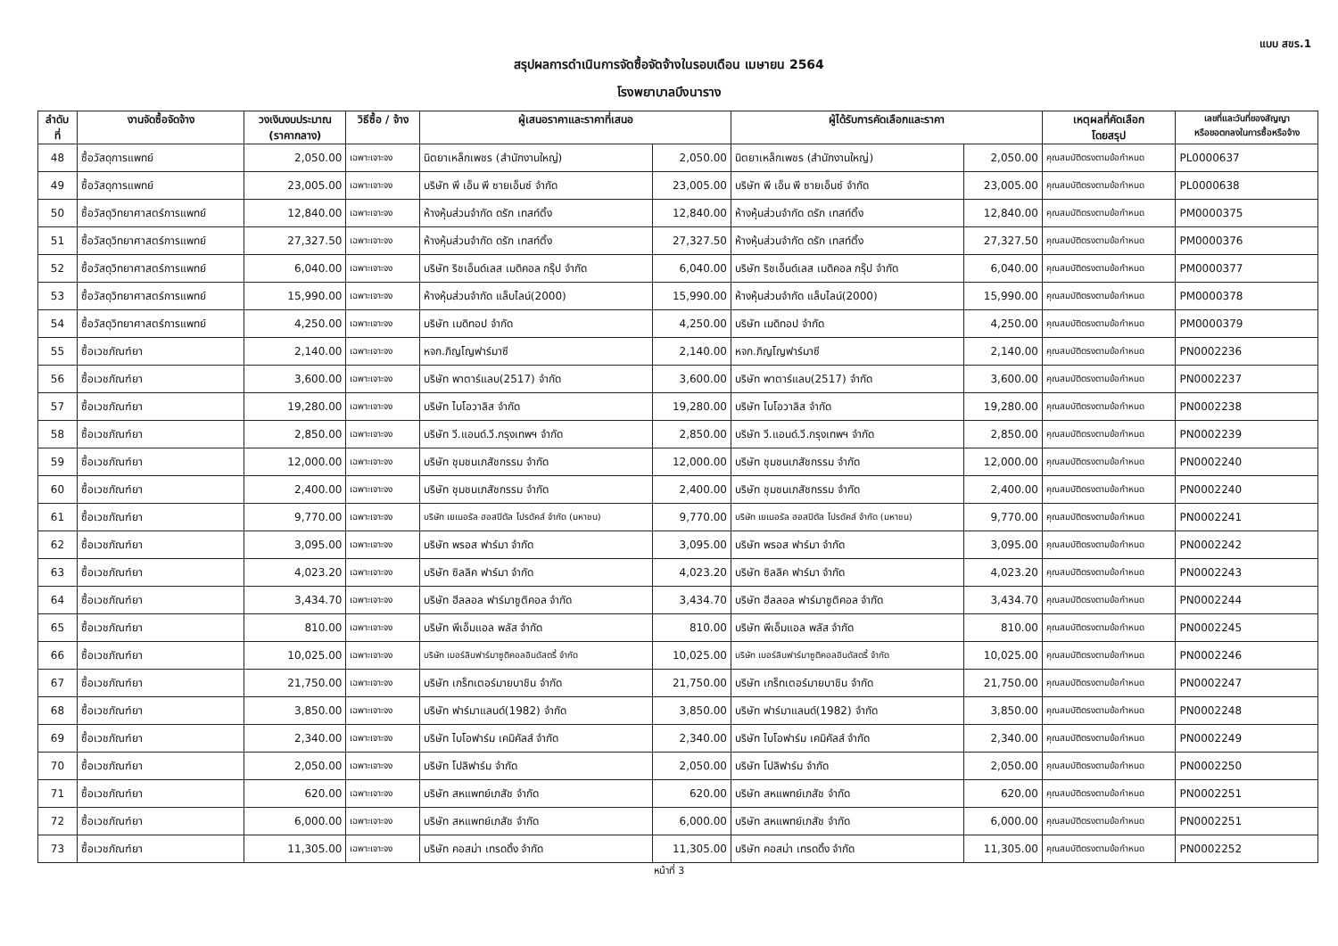แบบ สขร.1
สรุปผลการดำเนินการจัดซื้อจัดจ้างในรอบเดือน เมษายน 2564
โรงพยาบาลบึงนาราง
| ลำดับ ที่ | งานจัดซื้อจัดจ้าง | วงเงินงบประมาณ (ราคากลาง) | วิธีซื้อ / จ้าง | ผู้เสนอราคาและราคาที่เสนอ | | ผู้ได้รับการคัดเลือกและราคา | | เหตุผลที่คัดเลือก โดยสรุป | เลขที่และวันที่ของสัญญา หรือขอตกลงในการซื้อหรือจ้าง |
| --- | --- | --- | --- | --- | --- | --- | --- | --- | --- |
| 48 | ซื้อวัสดุการแพทย์ | 2,050.00 | เฉพาะเจาะจง | นิตยาเหล็กเพชร (สำนักงานใหญ่) | 2,050.00 | นิตยาเหล็กเพชร (สำนักงานใหญ่) | 2,050.00 | คุณสมบัติตรงตามข้อกำหนด | PL0000637 |
| 49 | ซื้อวัสดุการแพทย์ | 23,005.00 | เฉพาะเจาะจง | บริษัท พี เอ็น พี ซายเอ็นซ์ จำกัด | 23,005.00 | บริษัท พี เอ็น พี ซายเอ็นซ์ จำกัด | 23,005.00 | คุณสมบัติตรงตามข้อกำหนด | PL0000638 |
| 50 | ซื้อวัสดุวิทยาศาสตร์การแพทย์ | 12,840.00 | เฉพาะเจาะจง | ห้างหุ้นส่วนจำกัด ดรัก เทสท์ติ้ง | 12,840.00 | ห้างหุ้นส่วนจำกัด ดรัก เทสท์ติ้ง | 12,840.00 | คุณสมบัติตรงตามข้อกำหนด | PM0000375 |
| 51 | ซื้อวัสดุวิทยาศาสตร์การแพทย์ | 27,327.50 | เฉพาะเจาะจง | ห้างหุ้นส่วนจำกัด ดรัก เทสท์ติ้ง | 27,327.50 | ห้างหุ้นส่วนจำกัด ดรัก เทสท์ติ้ง | 27,327.50 | คุณสมบัติตรงตามข้อกำหนด | PM0000376 |
| 52 | ซื้อวัสดุวิทยาศาสตร์การแพทย์ | 6,040.00 | เฉพาะเจาะจง | บริษัท ริชเอ็นด์เลส เมดิคอล กรุ๊ป จำกัด | 6,040.00 | บริษัท ริชเอ็นด์เลส เมดิคอล กรุ๊ป จำกัด | 6,040.00 | คุณสมบัติตรงตามข้อกำหนด | PM0000377 |
| 53 | ซื้อวัสดุวิทยาศาสตร์การแพทย์ | 15,990.00 | เฉพาะเจาะจง | ห้างหุ้นส่วนจำกัด แล็บไลน์(2000) | 15,990.00 | ห้างหุ้นส่วนจำกัด แล็บไลน์(2000) | 15,990.00 | คุณสมบัติตรงตามข้อกำหนด | PM0000378 |
| 54 | ซื้อวัสดุวิทยาศาสตร์การแพทย์ | 4,250.00 | เฉพาะเจาะจง | บริษัท เมดิทอป จำกัด | 4,250.00 | บริษัท เมดิทอป จำกัด | 4,250.00 | คุณสมบัติตรงตามข้อกำหนด | PM0000379 |
| 55 | ซื้อเวชภัณฑ์ยา | 2,140.00 | เฉพาะเจาะจง | หจก.ภิญโญฟาร์มาซี | 2,140.00 | หจก.ภิญโญฟาร์มาซี | 2,140.00 | คุณสมบัติตรงตามข้อกำหนด | PN0002236 |
| 56 | ซื้อเวชภัณฑ์ยา | 3,600.00 | เฉพาะเจาะจง | บริษัท พาตาร์แลบ(2517) จำกัด | 3,600.00 | บริษัท พาตาร์แลบ(2517) จำกัด | 3,600.00 | คุณสมบัติตรงตามข้อกำหนด | PN0002237 |
| 57 | ซื้อเวชภัณฑ์ยา | 19,280.00 | เฉพาะเจาะจง | บริษัท ไบโอวาลิส จำกัด | 19,280.00 | บริษัท ไบโอวาลิส จำกัด | 19,280.00 | คุณสมบัติตรงตามข้อกำหนด | PN0002238 |
| 58 | ซื้อเวชภัณฑ์ยา | 2,850.00 | เฉพาะเจาะจง | บริษัท วี.แอนด์.วี.กรุงเทพฯ จำกัด | 2,850.00 | บริษัท วี.แอนด์.วี.กรุงเทพฯ จำกัด | 2,850.00 | คุณสมบัติตรงตามข้อกำหนด | PN0002239 |
| 59 | ซื้อเวชภัณฑ์ยา | 12,000.00 | เฉพาะเจาะจง | บริษัท ชุมชนเภสัชกรรม จำกัด | 12,000.00 | บริษัท ชุมชนเภสัชกรรม จำกัด | 12,000.00 | คุณสมบัติตรงตามข้อกำหนด | PN0002240 |
| 60 | ซื้อเวชภัณฑ์ยา | 2,400.00 | เฉพาะเจาะจง | บริษัท ชุมชนเภสัชกรรม จำกัด | 2,400.00 | บริษัท ชุมชนเภสัชกรรม จำกัด | 2,400.00 | คุณสมบัติตรงตามข้อกำหนด | PN0002240 |
| 61 | ซื้อเวชภัณฑ์ยา | 9,770.00 | เฉพาะเจาะจง | บริษัท เยเนอรัล ฮอสปิตัล โปรดัคส์ จำกัด (มหาชน) | 9,770.00 | บริษัท เยเนอรัล ฮอสปิตัล โปรดัคส์ จำกัด (มหาชน) | 9,770.00 | คุณสมบัติตรงตามข้อกำหนด | PN0002241 |
| 62 | ซื้อเวชภัณฑ์ยา | 3,095.00 | เฉพาะเจาะจง | บริษัท พรอส ฟาร์มา จำกัด | 3,095.00 | บริษัท พรอส ฟาร์มา จำกัด | 3,095.00 | คุณสมบัติตรงตามข้อกำหนด | PN0002242 |
| 63 | ซื้อเวชภัณฑ์ยา | 4,023.20 | เฉพาะเจาะจง | บริษัท ซิลลิค ฟาร์มา จำกัด | 4,023.20 | บริษัท ซิลลิค ฟาร์มา จำกัด | 4,023.20 | คุณสมบัติตรงตามข้อกำหนด | PN0002243 |
| 64 | ซื้อเวชภัณฑ์ยา | 3,434.70 | เฉพาะเจาะจง | บริษัท ฮีลลอล ฟาร์มาซูติคอล จำกัด | 3,434.70 | บริษัท ฮีลลอล ฟาร์มาซูติคอล จำกัด | 3,434.70 | คุณสมบัติตรงตามข้อกำหนด | PN0002244 |
| 65 | ซื้อเวชภัณฑ์ยา | 810.00 | เฉพาะเจาะจง | บริษัท พีเอ็มแอล พลัส จำกัด | 810.00 | บริษัท พีเอ็มแอล พลัส จำกัด | 810.00 | คุณสมบัติตรงตามข้อกำหนด | PN0002245 |
| 66 | ซื้อเวชภัณฑ์ยา | 10,025.00 | เฉพาะเจาะจง | บริษัท เบอร์ลินฟาร์มาซูติคอลอินดัสตรี้ จำกัด | 10,025.00 | บริษัท เบอร์ลินฟาร์มาซูติคอลอินดัสตรี้ จำกัด | 10,025.00 | คุณสมบัติตรงตามข้อกำหนด | PN0002246 |
| 67 | ซื้อเวชภัณฑ์ยา | 21,750.00 | เฉพาะเจาะจง | บริษัท เกร็ทเตอร์มายบาชิน จำกัด | 21,750.00 | บริษัท เกร็ทเตอร์มายบาชิน จำกัด | 21,750.00 | คุณสมบัติตรงตามข้อกำหนด | PN0002247 |
| 68 | ซื้อเวชภัณฑ์ยา | 3,850.00 | เฉพาะเจาะจง | บริษัท ฟาร์มาแลนด์(1982) จำกัด | 3,850.00 | บริษัท ฟาร์มาแลนด์(1982) จำกัด | 3,850.00 | คุณสมบัติตรงตามข้อกำหนด | PN0002248 |
| 69 | ซื้อเวชภัณฑ์ยา | 2,340.00 | เฉพาะเจาะจง | บริษัท ไบโอฟาร์ม เคมิคัลส์ จำกัด | 2,340.00 | บริษัท ไบโอฟาร์ม เคมิคัลส์ จำกัด | 2,340.00 | คุณสมบัติตรงตามข้อกำหนด | PN0002249 |
| 70 | ซื้อเวชภัณฑ์ยา | 2,050.00 | เฉพาะเจาะจง | บริษัท โปลิฟาร์ม จำกัด | 2,050.00 | บริษัท โปลิฟาร์ม จำกัด | 2,050.00 | คุณสมบัติตรงตามข้อกำหนด | PN0002250 |
| 71 | ซื้อเวชภัณฑ์ยา | 620.00 | เฉพาะเจาะจง | บริษัท สหแพทย์เภสัช จำกัด | 620.00 | บริษัท สหแพทย์เภสัช จำกัด | 620.00 | คุณสมบัติตรงตามข้อกำหนด | PN0002251 |
| 72 | ซื้อเวชภัณฑ์ยา | 6,000.00 | เฉพาะเจาะจง | บริษัท สหแพทย์เภสัช จำกัด | 6,000.00 | บริษัท สหแพทย์เภสัช จำกัด | 6,000.00 | คุณสมบัติตรงตามข้อกำหนด | PN0002251 |
| 73 | ซื้อเวชภัณฑ์ยา | 11,305.00 | เฉพาะเจาะจง | บริษัท คอสม่า เทรดดิ้ง จำกัด | 11,305.00 | บริษัท คอสม่า เทรดดิ้ง จำกัด | 11,305.00 | คุณสมบัติตรงตามข้อกำหนด | PN0002252 |
หน้าที่ 3